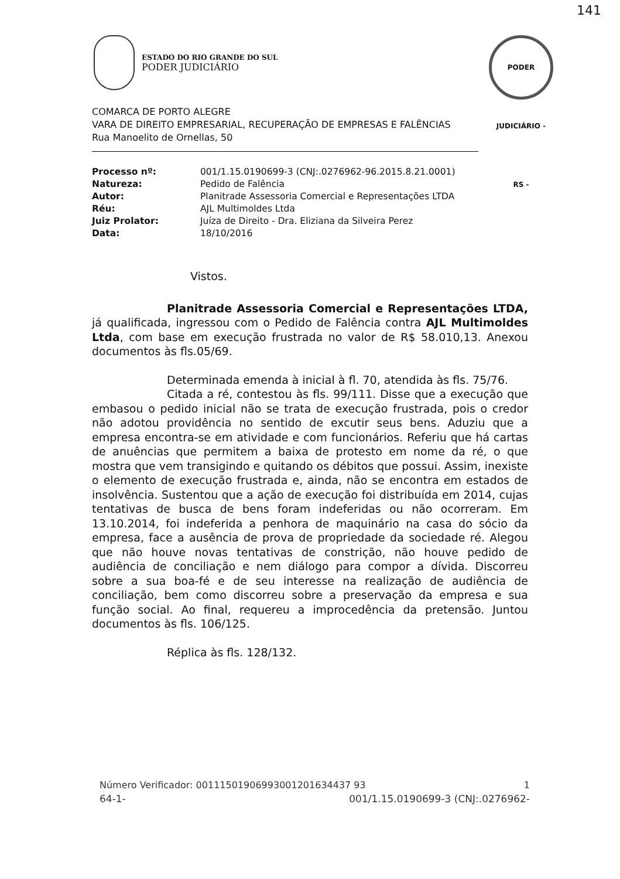ESTADO DO RIO GRANDE DO SUL
PODER JUDICIÁRIO
PODER JUDICIÁRIO - RS -
141
COMARCA DE PORTO ALEGRE
VARA DE DIREITO EMPRESARIAL, RECUPERAÇÃO DE EMPRESAS E FALÊNCIAS
Rua Manoelito de Ornellas, 50
| Processo nº: | 001/1.15.0190699-3 (CNJ:.0276962-96.2015.8.21.0001) |
| Natureza: | Pedido de Falência |
| Autor: | Planitrade Assessoria Comercial e Representações LTDA |
| Réu: | AJL Multimoldes Ltda |
| Juiz Prolator: | Juíza de Direito - Dra. Eliziana da Silveira Perez |
| Data: | 18/10/2016 |
Vistos.
Planitrade Assessoria Comercial e Representações LTDA, já qualificada, ingressou com o Pedido de Falência contra AJL Multimoldes Ltda, com base em execução frustrada no valor de R$ 58.010,13. Anexou documentos às fls.05/69.
Determinada emenda à inicial à fl. 70, atendida às fls. 75/76.
Citada a ré, contestou às fls. 99/111. Disse que a execução que embasou o pedido inicial não se trata de execução frustrada, pois o credor não adotou providência no sentido de excutir seus bens. Aduziu que a empresa encontra-se em atividade e com funcionários. Referiu que há cartas de anuências que permitem a baixa de protesto em nome da ré, o que mostra que vem transigindo e quitando os débitos que possui. Assim, inexiste o elemento de execução frustrada e, ainda, não se encontra em estados de insolvência. Sustentou que a ação de execução foi distribuída em 2014, cujas tentativas de busca de bens foram indeferidas ou não ocorreram. Em 13.10.2014, foi indeferida a penhora de maquinário na casa do sócio da empresa, face a ausência de prova de propriedade da sociedade ré. Alegou que não houve novas tentativas de constrição, não houve pedido de audiência de conciliação e nem diálogo para compor a dívida. Discorreu sobre a sua boa-fé e de seu interesse na realização de audiência de conciliação, bem como discorreu sobre a preservação da empresa e sua função social. Ao final, requereu a improcedência da pretensão. Juntou documentos às fls. 106/125.
Réplica às fls. 128/132.
Número Verificador: 00111501906993001201634437 93 1
64-1- 001/1.15.0190699-3 (CNJ:.0276962-